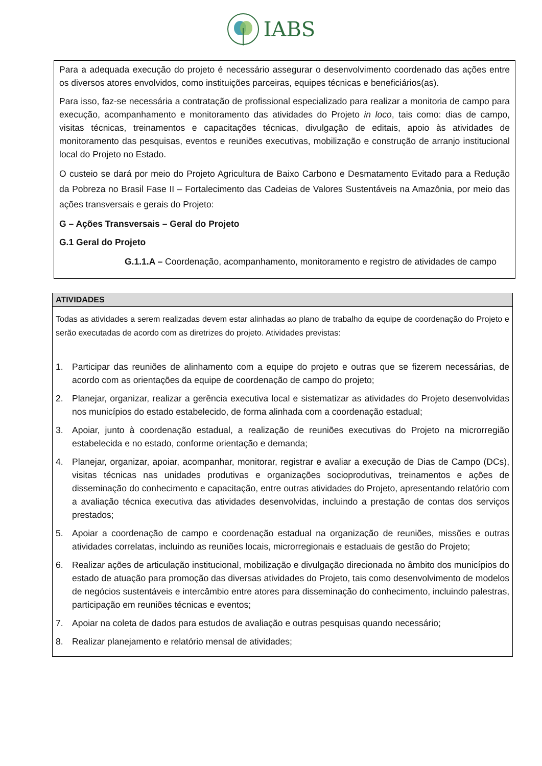IABS
Para a adequada execução do projeto é necessário assegurar o desenvolvimento coordenado das ações entre os diversos atores envolvidos, como instituições parceiras, equipes técnicas e beneficiários(as).
Para isso, faz-se necessária a contratação de profissional especializado para realizar a monitoria de campo para execução, acompanhamento e monitoramento das atividades do Projeto in loco, tais como: dias de campo, visitas técnicas, treinamentos e capacitações técnicas, divulgação de editais, apoio às atividades de monitoramento das pesquisas, eventos e reuniões executivas, mobilização e construção de arranjo institucional local do Projeto no Estado.
O custeio se dará por meio do Projeto Agricultura de Baixo Carbono e Desmatamento Evitado para a Redução da Pobreza no Brasil Fase II – Fortalecimento das Cadeias de Valores Sustentáveis na Amazônia, por meio das ações transversais e gerais do Projeto:
G – Ações Transversais – Geral do Projeto
G.1 Geral do Projeto
G.1.1.A – Coordenação, acompanhamento, monitoramento e registro de atividades de campo
ATIVIDADES
Todas as atividades a serem realizadas devem estar alinhadas ao plano de trabalho da equipe de coordenação do Projeto e serão executadas de acordo com as diretrizes do projeto. Atividades previstas:
1. Participar das reuniões de alinhamento com a equipe do projeto e outras que se fizerem necessárias, de acordo com as orientações da equipe de coordenação de campo do projeto;
2. Planejar, organizar, realizar a gerência executiva local e sistematizar as atividades do Projeto desenvolvidas nos municípios do estado estabelecido, de forma alinhada com a coordenação estadual;
3. Apoiar, junto à coordenação estadual, a realização de reuniões executivas do Projeto na microrregião estabelecida e no estado, conforme orientação e demanda;
4. Planejar, organizar, apoiar, acompanhar, monitorar, registrar e avaliar a execução de Dias de Campo (DCs), visitas técnicas nas unidades produtivas e organizações socioprodutivas, treinamentos e ações de disseminação do conhecimento e capacitação, entre outras atividades do Projeto, apresentando relatório com a avaliação técnica executiva das atividades desenvolvidas, incluindo a prestação de contas dos serviços prestados;
5. Apoiar a coordenação de campo e coordenação estadual na organização de reuniões, missões e outras atividades correlatas, incluindo as reuniões locais, microrregionais e estaduais de gestão do Projeto;
6. Realizar ações de articulação institucional, mobilização e divulgação direcionada no âmbito dos municípios do estado de atuação para promoção das diversas atividades do Projeto, tais como desenvolvimento de modelos de negócios sustentáveis e intercâmbio entre atores para disseminação do conhecimento, incluindo palestras, participação em reuniões técnicas e eventos;
7. Apoiar na coleta de dados para estudos de avaliação e outras pesquisas quando necessário;
8. Realizar planejamento e relatório mensal de atividades;